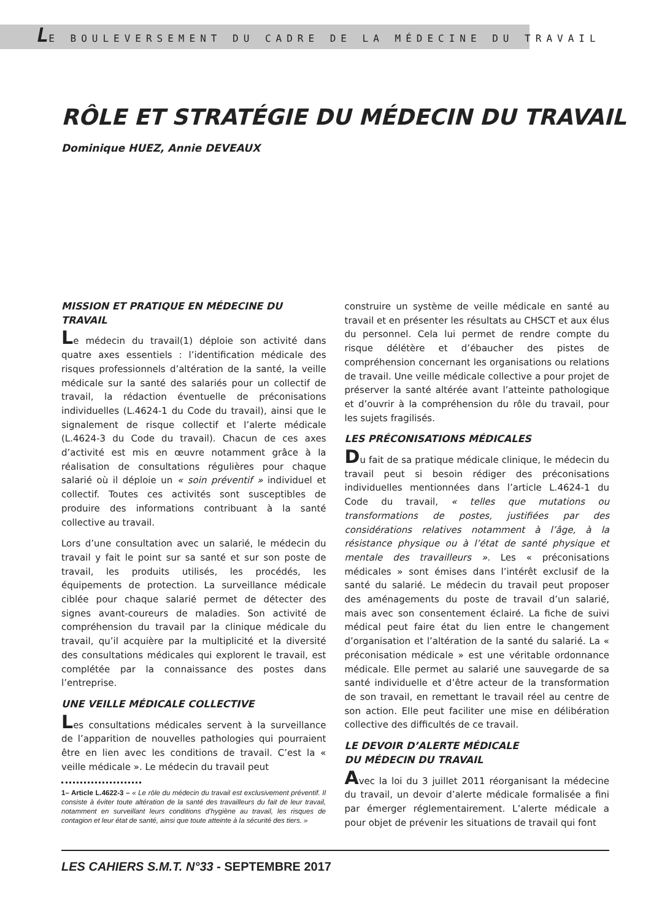LE BOULEVERSEMENT DU CADRE DE LA MÉDECINE DU TRAVAIL
RÔLE ET STRATÉGIE DU MÉDECIN DU TRAVAIL
Dominique HUEZ, Annie DEVEAUX
MISSION ET PRATIQUE EN MÉDECINE DU TRAVAIL
Le médecin du travail(1) déploie son activité dans quatre axes essentiels : l’identification médicale des risques professionnels d’altération de la santé, la veille médicale sur la santé des salariés pour un collectif de travail, la rédaction éventuelle de préconisations individuelles (L.4624-1 du Code du travail), ainsi que le signalement de risque collectif et l’alerte médicale (L.4624-3 du Code du travail). Chacun de ces axes d’activité est mis en œuvre notamment grâce à la réalisation de consultations régulières pour chaque salarié où il déploie un « soin préventif » individuel et collectif. Toutes ces activités sont susceptibles de produire des informations contribuant à la santé collective au travail.
Lors d’une consultation avec un salarié, le médecin du travail y fait le point sur sa santé et sur son poste de travail, les produits utilisés, les procédés, les équipements de protection. La surveillance médicale ciblée pour chaque salarié permet de détecter des signes avant-coureurs de maladies. Son activité de compréhension du travail par la clinique médicale du travail, qu’il acquière par la multiplicité et la diversité des consultations médicales qui explorent le travail, est complétée par la connaissance des postes dans l’entreprise.
UNE VEILLE MÉDICALE COLLECTIVE
Les consultations médicales servent à la surveillance de l’apparition de nouvelles pathologies qui pourraient être en lien avec les conditions de travail. C’est la « veille médicale ». Le médecin du travail peut
1– Article L.4622-3 – « Le rôle du médecin du travail est exclusivement préventif. Il consiste à éviter toute altération de la santé des travailleurs du fait de leur travail, notamment en surveillant leurs conditions d’hygiène au travail, les risques de contagion et leur état de santé, ainsi que toute atteinte à la sécurité des tiers. »
construire un système de veille médicale en santé au travail et en présenter les résultats au CHSCT et aux élus du personnel. Cela lui permet de rendre compte du risque délétère et d’ébaucher des pistes de compréhension concernant les organisations ou relations de travail. Une veille médicale collective a pour projet de préserver la santé altérée avant l’atteinte pathologique et d’ouvrir à la compréhension du rôle du travail, pour les sujets fragilisés.
LES PRÉCONISATIONS MÉDICALES
Du fait de sa pratique médicale clinique, le médecin du travail peut si besoin rédiger des préconisations individuelles mentionnées dans l’article L.4624-1 du Code du travail, « telles que mutations ou transformations de postes, justifiées par des considérations relatives notamment à l’âge, à la résistance physique ou à l’état de santé physique et mentale des travailleurs ». Les « préconisations médicales » sont émises dans l’intérêt exclusif de la santé du salarié. Le médecin du travail peut proposer des aménagements du poste de travail d’un salarié, mais avec son consentement éclairé. La fiche de suivi médical peut faire état du lien entre le changement d’organisation et l’altération de la santé du salarié. La « préconisation médicale » est une véritable ordonnance médicale. Elle permet au salarié une sauvegarde de sa santé individuelle et d’être acteur de la transformation de son travail, en remettant le travail réel au centre de son action. Elle peut faciliter une mise en délibération collective des difficultés de ce travail.
LE DEVOIR D’ALERTE MÉDICALE
DU MÉDECIN DU TRAVAIL
Avec la loi du 3 juillet 2011 réorganisant la médecine du travail, un devoir d’alerte médicale formalisée a fini par émerger réglementairement. L’alerte médicale a pour objet de prévenir les situations de travail qui font
LES CAHIERS S.M.T. N°33 - SEPTEMBRE 2017